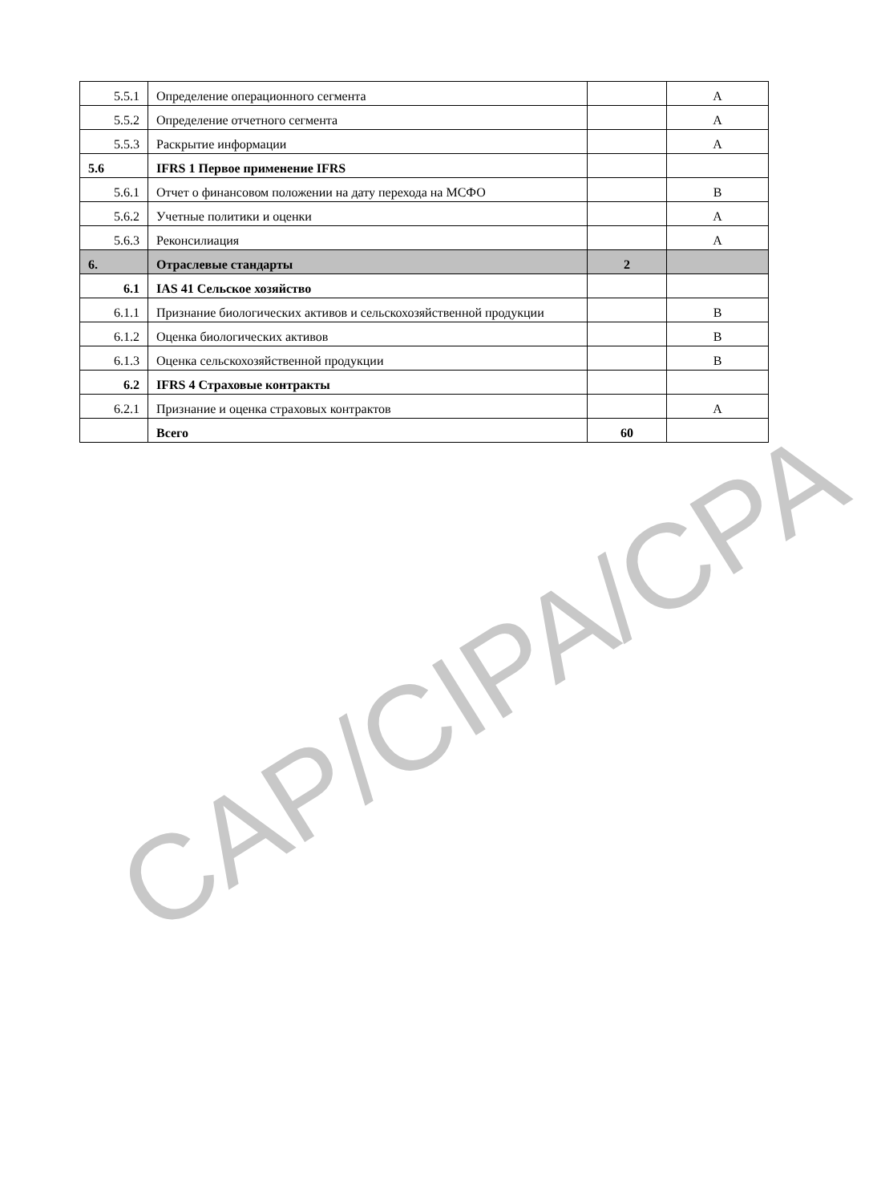| 5.5.1 | Определение операционного сегмента | | A |
| 5.5.2 | Определение отчетного сегмента | | A |
| 5.5.3 | Раскрытие информации | | A |
| 5.6 | IFRS 1 Первое применение IFRS | | |
| 5.6.1 | Отчет о финансовом положении на дату перехода на МСФО | | B |
| 5.6.2 | Учетные политики и оценки | | A |
| 5.6.3 | Реконсилиация | | A |
| 6. | Отраслевые стандарты | 2 | |
| 6.1 | IAS 41 Сельское хозяйство | | |
| 6.1.1 | Признание биологических активов и сельскохозяйственной продукции | | B |
| 6.1.2 | Оценка биологических активов | | B |
| 6.1.3 | Оценка сельскохозяйственной продукции | | B |
| 6.2 | IFRS 4 Страховые контракты | | |
| 6.2.1 | Признание и оценка страховых контрактов | | A |
| | Всего | 60 | |
CAP/CIPA/CPA